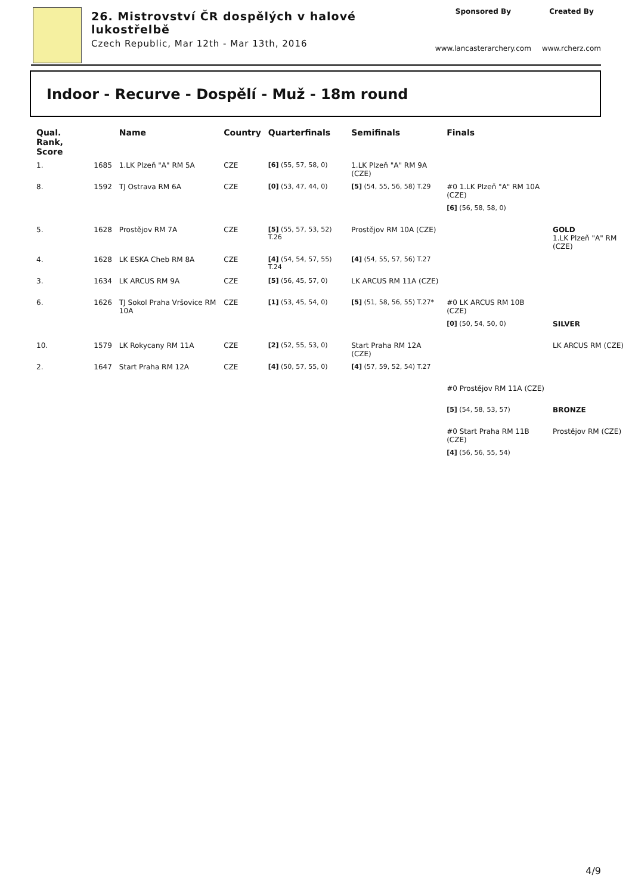26. Mistrovství ČR dospělých v halové
lukostřelbě
Czech Republic, Mar 12th - Mar 13th, 2016
Sponsored By
www.lancasterarchery.com
Created By
www.rcherz.com
Indoor - Recurve - Dospělí - Muž - 18m round
| Qual. Rank, Score | | Name | Country | Quarterfinals | Semifinals | Finals | |
| --- | --- | --- | --- | --- | --- | --- | --- |
| 1. | 1685 | 1.LK Plzeň "A" RM 5A | CZE | [6] (55, 57, 58, 0) | 1.LK Plzeň "A" RM 9A (CZE) | | |
| 8. | 1592 | TJ Ostrava RM 6A | CZE | [0] (53, 47, 44, 0) | [5] (54, 55, 56, 58) T.29 | #0 1.LK Plzeň "A" RM 10A (CZE) | |
| | | | | | | [6] (56, 58, 58, 0) | |
| 5. | 1628 | Prostějov RM 7A | CZE | [5] (55, 57, 53, 52) T.26 | Prostějov RM 10A (CZE) | | GOLD 1.LK Plzeň "A" RM (CZE) |
| 4. | 1628 | LK ESKA Cheb RM 8A | CZE | [4] (54, 54, 57, 55) T.24 | [4] (54, 55, 57, 56) T.27 | | |
| 3. | 1634 | LK ARCUS RM 9A | CZE | [5] (56, 45, 57, 0) | LK ARCUS RM 11A (CZE) | | |
| 6. | 1626 | TJ Sokol Praha Vršovice RM 10A | CZE | [1] (53, 45, 54, 0) | [5] (51, 58, 56, 55) T.27* | #0 LK ARCUS RM 10B (CZE) | |
| | | | | | | [0] (50, 54, 50, 0) | SILVER |
| 10. | 1579 | LK Rokycany RM 11A | CZE | [2] (52, 55, 53, 0) | Start Praha RM 12A (CZE) | | LK ARCUS RM (CZE) |
| 2. | 1647 | Start Praha RM 12A | CZE | [4] (50, 57, 55, 0) | [4] (57, 59, 52, 54) T.27 | | |
| | | | | | | #0 Prostějov RM 11A (CZE) | |
| | | | | | | [5] (54, 58, 53, 57) | BRONZE |
| | | | | | | #0 Start Praha RM 11B (CZE) | Prostějov RM (CZE) |
| | | | | | | [4] (56, 56, 55, 54) | |
4/9